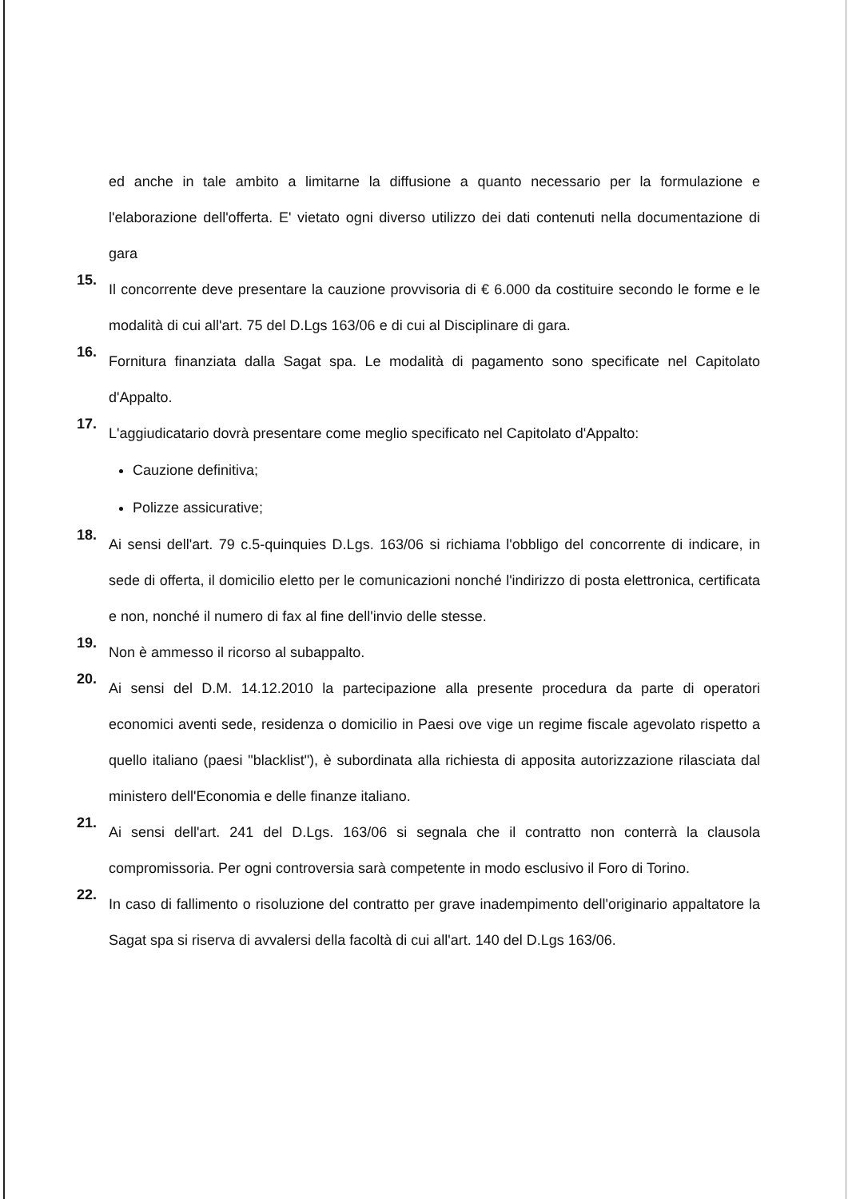ed anche in tale ambito a limitarne la diffusione a quanto necessario per la formulazione e l'elaborazione dell'offerta. E' vietato ogni diverso utilizzo dei dati contenuti nella documentazione di gara
15.
Il concorrente deve presentare la cauzione provvisoria di € 6.000 da costituire secondo le forme e le modalità di cui all'art. 75 del D.Lgs 163/06 e di cui al Disciplinare di gara.
16.
Fornitura finanziata dalla Sagat spa. Le modalità di pagamento sono specificate nel Capitolato d'Appalto.
17.
L'aggiudicatario dovrà presentare come meglio specificato nel Capitolato d'Appalto:
Cauzione definitiva;
Polizze assicurative;
18.
Ai sensi dell'art. 79 c.5-quinquies D.Lgs. 163/06 si richiama l'obbligo del concorrente di indicare, in sede di offerta, il domicilio eletto per le comunicazioni nonché l'indirizzo di posta elettronica, certificata e non, nonché il numero di fax al fine dell'invio delle stesse.
19.
Non è ammesso il ricorso al subappalto.
20.
Ai sensi del D.M. 14.12.2010 la partecipazione alla presente procedura da parte di operatori economici aventi sede, residenza o domicilio in Paesi ove vige un regime fiscale agevolato rispetto a quello italiano (paesi "blacklist"), è subordinata alla richiesta di apposita autorizzazione rilasciata dal ministero dell'Economia e delle finanze italiano.
21.
Ai sensi dell'art. 241 del D.Lgs. 163/06 si segnala che il contratto non conterrà la clausola compromissoria. Per ogni controversia sarà competente in modo esclusivo il Foro di Torino.
22.
In caso di fallimento o risoluzione del contratto per grave inadempimento dell'originario appaltatore la Sagat spa si riserva di avvalersi della facoltà di cui all'art. 140 del D.Lgs 163/06.